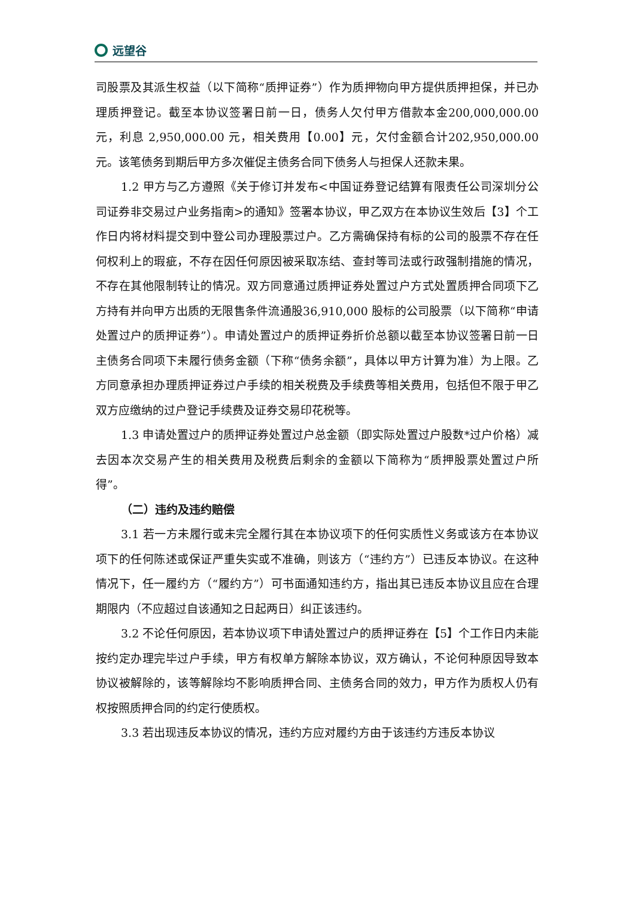远望谷
司股票及其派生权益（以下简称“质押证券”）作为质押物向甲方提供质押担保，并已办理质押登记。截至本协议签署日前一日，债务人欠付甲方借款本金200,000,000.00 元，利息 2,950,000.00 元，相关费用【0.00】元，欠付金额合计202,950,000.00 元。该笔债务到期后甲方多次催促主债务合同下债务人与担保人还款未果。
1.2 甲方与乙方遵照《关于修订并发布<中国证券登记结算有限责任公司深圳分公司证券非交易过户业务指南>的通知》签署本协议，甲乙双方在本协议生效后【3】个工作日内将材料提交到中登公司办理股票过户。乙方需确保持有标的公司的股票不存在任何权利上的瑕疵，不存在因任何原因被采取冻结、查封等司法或行政强制措施的情况，不存在其他限制转让的情况。双方同意通过质押证券处置过户方式处置质押合同项下乙方持有并向甲方出质的无限售条件流通股36,910,000 股标的公司股票（以下简称“申请处置过户的质押证券”）。申请处置过户的质押证券折价总额以截至本协议签署日前一日主债务合同项下未履行债务金额（下称“债务余额”，具体以甲方计算为准）为上限。乙方同意承担办理质押证券过户手续的相关税费及手续费等相关费用，包括但不限于甲乙双方应缴纳的过户登记手续费及证券交易印花税等。
1.3 申请处置过户的质押证券处置过户总金额（即实际处置过户股数*过户价格）减去因本次交易产生的相关费用及税费后剩余的金额以下简称为“质押股票处置过户所得”。
（二）违约及违约赔偿
3.1 若一方未履行或未完全履行其在本协议项下的任何实质性义务或该方在本协议项下的任何陈述或保证严重失实或不准确，则该方（“违约方”）已违反本协议。在这种情况下，任一履约方（“履约方”）可书面通知违约方，指出其已违反本协议且应在合理期限内（不应超过自该通知之日起两日）纠正该违约。
3.2 不论任何原因，若本协议项下申请处置过户的质押证券在【5】个工作日内未能按约定办理完毕过户手续，甲方有权单方解除本协议，双方确认，不论何种原因导致本协议被解除的，该等解除均不影响质押合同、主债务合同的效力，甲方作为质权人仍有权按照质押合同的约定行使质权。
3.3 若出现违反本协议的情况，违约方应对履约方由于该违约方违反本协议